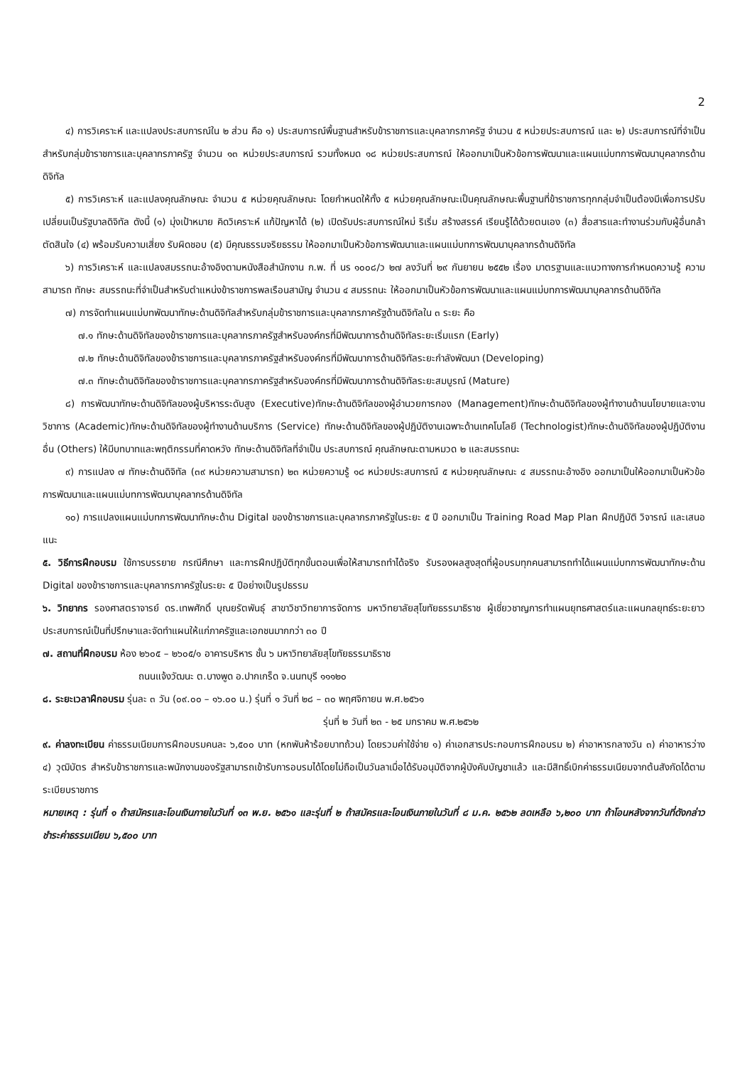2
๔) การวิเคราะห์ และแปลงประสบการณ์ใน ๒ ส่วน คือ ๑) ประสบการณ์พื้นฐานสำหรับข้าราชการและบุคลากรภาครัฐ จำนวน ๕ หน่วยประสบการณ์ และ ๒) ประสบการณ์ที่จำเป็นสำหรับกลุ่มข้าราชการและบุคลากรภาครัฐ จำนวน ๑๓ หน่วยประสบการณ์ รวมทั้งหมด ๑๘ หน่วยประสบการณ์ ให้ออกมาเป็นหัวข้อการพัฒนาและแผนแม่บทการพัฒนาบุคลากรด้านดิจิทัล
๕) การวิเคราะห์ และแปลงคุณลักษณะ จำนวน ๕ หน่วยคุณลักษณะ โดยกำหนดให้ทั้ง ๕ หน่วยคุณลักษณะเป็นคุณลักษณะพื้นฐานที่ข้าราชการทุกกลุ่มจำเป็นต้องมีเพื่อการปรับเปลี่ยนเป็นรัฐบาลดิจิทัล ดังนี้ (๑) มุ่งเป้าหมาย คิดวิเคราะห์ แก้ปัญหาได้ (๒) เปิดรับประสบการณ์ใหม่ ริเริ่ม สร้างสรรค์ เรียนรู้ได้ด้วยตนเอง (๓) สื่อสารและทำงานร่วมกับผู้อื่นกล้าตัดสินใจ (๔) พร้อมรับความเสี่ยง รับผิดชอบ (๕) มีคุณธรรมจริยธรรม ให้ออกมาเป็นหัวข้อการพัฒนาและแผนแม่บทการพัฒนาบุคลากรด้านดิจิทัล
๖) การวิเคราะห์ และแปลงสมรรถนะอ้างอิงตามหนังสือสำนักงาน ก.พ. ที่ นร ๑๐๐๘/ว ๒๗ ลงวันที่ ๒๙ กันยายน ๒๕๕๒ เรื่อง มาตรฐานและแนวทางการกำหนดความรู้ ความสามารถ ทักษะ สมรรถนะที่จำเป็นสำหรับตำแหน่งข้าราชการพลเรือนสามัญ จำนวน ๔ สมรรถนะ ให้ออกมาเป็นหัวข้อการพัฒนาและแผนแม่บทการพัฒนาบุคลากรด้านดิจิทัล
๗) การจัดทำแผนแม่บทพัฒนาทักษะด้านดิจิทัลสำหรับกลุ่มข้าราชการและบุคลากรภาครัฐด้านดิจิทัลใน ๓ ระยะ คือ
๗.๑ ทักษะด้านดิจิทัลของข้าราชการและบุคลากรภาครัฐสำหรับองค์กรที่มีพัฒนาการด้านดิจิทัลระยะเริ่มแรก (Early)
๗.๒ ทักษะด้านดิจิทัลของข้าราชการและบุคลากรภาครัฐสำหรับองค์กรที่มีพัฒนาการด้านดิจิทัลระยะกำลังพัฒนา (Developing)
๗.๓ ทักษะด้านดิจิทัลของข้าราชการและบุคลากรภาครัฐสำหรับองค์กรที่มีพัฒนาการด้านดิจิทัลระยะสมบูรณ์ (Mature)
๘) การพัฒนาทักษะด้านดิจิทัลของผู้บริหารระดับสูง (Executive)ทักษะด้านดิจิทัลของผู้อำนวยการกอง (Management)ทักษะด้านดิจิทัลของผู้ทำงานด้านนโยบายและงานวิชาการ (Academic)ทักษะด้านดิจิทัลของผู้ทำงานด้านบริการ (Service) ทักษะด้านดิจิทัลของผู้ปฏิบัติงานเฉพาะด้านเทคโนโลยี (Technologist)ทักษะด้านดิจิทัลของผู้ปฏิบัติงานอื่น (Others) ให้มีบทบาทและพฤติกรรมที่คาดหวัง ทักษะด้านดิจิทัลที่จำเป็น ประสบการณ์ คุณลักษณะตามหมวด ๒ และสมรรถนะ
๙) การแปลง ๗ ทักษะด้านดิจิทัล (๓๙ หน่วยความสามารถ) ๒๓ หน่วยความรู้ ๑๘ หน่วยประสบการณ์ ๕ หน่วยคุณลักษณะ ๔ สมรรถนะอ้างอิง ออกมาเป็นให้ออกมาเป็นหัวข้อการพัฒนาและแผนแม่บทการพัฒนาบุคลากรด้านดิจิทัล
๑๐) การแปลงแผนแม่บทการพัฒนาทักษะด้าน Digital ของข้าราชการและบุคลากรภาครัฐในระยะ ๕ ปี ออกมาเป็น Training Road Map Plan ฝึกปฏิบัติ วิจารณ์ และเสนอแนะ
๕. วิธีการฝึกอบรม ใช้การบรรยาย กรณีศึกษา และการฝึกปฏิบัติทุกขั้นตอนเพื่อให้สามารถทำได้จริง รับรองผลสูงสุดที่ผู้อบรมทุกคนสามารถทำได้แผนแม่บทการพัฒนาทักษะด้าน Digital ของข้าราชการและบุคลากรภาครัฐในระยะ ๕ ปีอย่างเป็นรูปธรรม
๖. วิทยากร รองศาสตราจารย์ ดร.เทพศักดิ์ บุณยรัตพันธุ์ สาขาวิชาวิทยาการจัดการ มหาวิทยาลัยสุโขทัยธรรมาธิราช ผู้เชี่ยวชาญการทำแผนยุทธศาสตร์และแผนกลยุทธ์ระยะยาว ประสบการณ์เป็นที่ปรึกษาและจัดทำแผนให้แก่ภาครัฐและเอกชนมากกว่า ๓๐ ปี
๗. สถานที่ฝึกอบรม ห้อง ๒๖๐๕ – ๒๖๐๕/๑ อาคารบริหาร ชั้น ๖ มหาวิทยาลัยสุโขทัยธรรมาธิราช
ถนนแจ้งวัฒนะ ต.บางพูด อ.ปากเกร็ด จ.นนทบุรี ๑๑๑๒๐
๘. ระยะเวลาฝึกอบรม รุ่นละ ๓ วัน (๐๙.๐๐ – ๑๖.๐๐ น.) รุ่นที่ ๑ วันที่ ๒๘ – ๓๐ พฤศจิกายน พ.ศ.๒๕๖๑
รุ่นที่ ๒ วันที่ ๒๓ - ๒๕ มกราคม พ.ศ.๒๕๖๒
๙. ค่าลงทะเบียน ค่าธรรมเนียมการฝึกอบรมคนละ ๖,๕๐๐ บาท (หกพันห้าร้อยบาทถ้วน) โดยรวมค่าใช้จ่าย ๑) ค่าเอกสารประกอบการฝึกอบรม ๒) ค่าอาหารกลางวัน ๓) ค่าอาหารว่าง ๔) วุฒิบัตร สำหรับข้าราชการและพนักงานของรัฐสามารถเข้ารับการอบรมได้โดยไม่ถือเป็นวันลาเมื่อได้รับอนุมัติจากผู้บังคับบัญชาแล้ว และมีสิทธิ์เบิกค่าธรรมเนียมจากต้นสังกัดได้ตามระเบียบราชการ
หมายเหตุ : รุ่นที่ ๑ ถ้าสมัครและโอนเงินภายในวันที่ ๑๓ พ.ย. ๒๕๖๑ และรุ่นที่ ๒ ถ้าสมัครและโอนเงินภายในวันที่ ๘ ม.ค. ๒๕๖๒ ลดเหลือ ๖,๒๐๐ บาท ถ้าโอนหลังจากวันที่ดังกล่าวชำระค่าธรรมเนียม ๖,๕๐๐ บาท